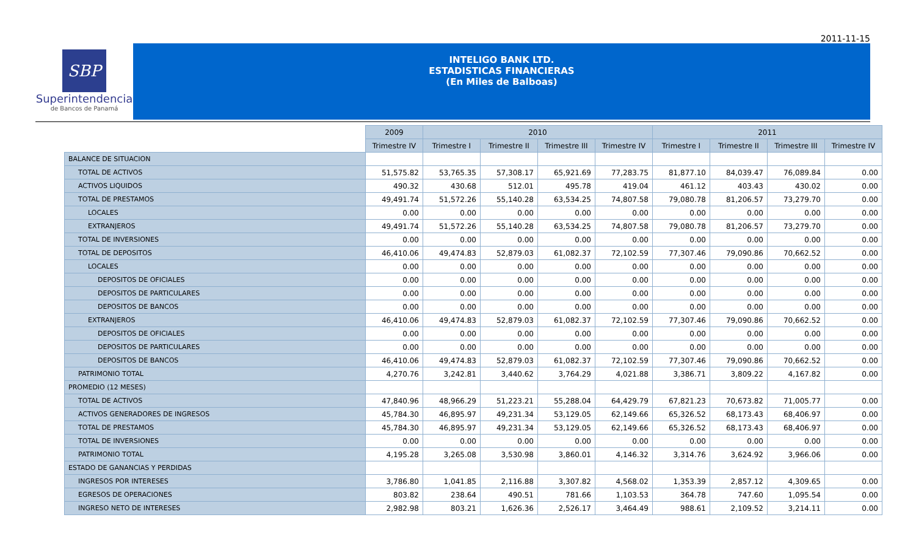2011-11-15
SBP
Superintendencia
de Bancos de Panamá
INTELIGO BANK LTD.
ESTADISTICAS FINANCIERAS
(En Miles de Balboas)
| | 2009 | 2010 | | | | 2011 | | | |
| | Trimestre IV | Trimestre I | Trimestre II | Trimestre III | Trimestre IV | Trimestre I | Trimestre II | Trimestre III | Trimestre IV |
| BALANCE DE SITUACION | | | | | | | | | |
| TOTAL DE ACTIVOS | 51,575.82 | 53,765.35 | 57,308.17 | 65,921.69 | 77,283.75 | 81,877.10 | 84,039.47 | 76,089.84 | 0.00 |
| ACTIVOS LIQUIDOS | 490.32 | 430.68 | 512.01 | 495.78 | 419.04 | 461.12 | 403.43 | 430.02 | 0.00 |
| TOTAL DE PRESTAMOS | 49,491.74 | 51,572.26 | 55,140.28 | 63,534.25 | 74,807.58 | 79,080.78 | 81,206.57 | 73,279.70 | 0.00 |
| LOCALES | 0.00 | 0.00 | 0.00 | 0.00 | 0.00 | 0.00 | 0.00 | 0.00 | 0.00 |
| EXTRANJEROS | 49,491.74 | 51,572.26 | 55,140.28 | 63,534.25 | 74,807.58 | 79,080.78 | 81,206.57 | 73,279.70 | 0.00 |
| TOTAL DE INVERSIONES | 0.00 | 0.00 | 0.00 | 0.00 | 0.00 | 0.00 | 0.00 | 0.00 | 0.00 |
| TOTAL DE DEPOSITOS | 46,410.06 | 49,474.83 | 52,879.03 | 61,082.37 | 72,102.59 | 77,307.46 | 79,090.86 | 70,662.52 | 0.00 |
| LOCALES | 0.00 | 0.00 | 0.00 | 0.00 | 0.00 | 0.00 | 0.00 | 0.00 | 0.00 |
| DEPOSITOS DE OFICIALES | 0.00 | 0.00 | 0.00 | 0.00 | 0.00 | 0.00 | 0.00 | 0.00 | 0.00 |
| DEPOSITOS DE PARTICULARES | 0.00 | 0.00 | 0.00 | 0.00 | 0.00 | 0.00 | 0.00 | 0.00 | 0.00 |
| DEPOSITOS DE BANCOS | 0.00 | 0.00 | 0.00 | 0.00 | 0.00 | 0.00 | 0.00 | 0.00 | 0.00 |
| EXTRANJEROS | 46,410.06 | 49,474.83 | 52,879.03 | 61,082.37 | 72,102.59 | 77,307.46 | 79,090.86 | 70,662.52 | 0.00 |
| DEPOSITOS DE OFICIALES | 0.00 | 0.00 | 0.00 | 0.00 | 0.00 | 0.00 | 0.00 | 0.00 | 0.00 |
| DEPOSITOS DE PARTICULARES | 0.00 | 0.00 | 0.00 | 0.00 | 0.00 | 0.00 | 0.00 | 0.00 | 0.00 |
| DEPOSITOS DE BANCOS | 46,410.06 | 49,474.83 | 52,879.03 | 61,082.37 | 72,102.59 | 77,307.46 | 79,090.86 | 70,662.52 | 0.00 |
| PATRIMONIO TOTAL | 4,270.76 | 3,242.81 | 3,440.62 | 3,764.29 | 4,021.88 | 3,386.71 | 3,809.22 | 4,167.82 | 0.00 |
| PROMEDIO (12 MESES) | | | | | | | | | |
| TOTAL DE ACTIVOS | 47,840.96 | 48,966.29 | 51,223.21 | 55,288.04 | 64,429.79 | 67,821.23 | 70,673.82 | 71,005.77 | 0.00 |
| ACTIVOS GENERADORES DE INGRESOS | 45,784.30 | 46,895.97 | 49,231.34 | 53,129.05 | 62,149.66 | 65,326.52 | 68,173.43 | 68,406.97 | 0.00 |
| TOTAL DE PRESTAMOS | 45,784.30 | 46,895.97 | 49,231.34 | 53,129.05 | 62,149.66 | 65,326.52 | 68,173.43 | 68,406.97 | 0.00 |
| TOTAL DE INVERSIONES | 0.00 | 0.00 | 0.00 | 0.00 | 0.00 | 0.00 | 0.00 | 0.00 | 0.00 |
| PATRIMONIO TOTAL | 4,195.28 | 3,265.08 | 3,530.98 | 3,860.01 | 4,146.32 | 3,314.76 | 3,624.92 | 3,966.06 | 0.00 |
| ESTADO DE GANANCIAS Y PERDIDAS | | | | | | | | | |
| INGRESOS POR INTERESES | 3,786.80 | 1,041.85 | 2,116.88 | 3,307.82 | 4,568.02 | 1,353.39 | 2,857.12 | 4,309.65 | 0.00 |
| EGRESOS DE OPERACIONES | 803.82 | 238.64 | 490.51 | 781.66 | 1,103.53 | 364.78 | 747.60 | 1,095.54 | 0.00 |
| INGRESO NETO DE INTERESES | 2,982.98 | 803.21 | 1,626.36 | 2,526.17 | 3,464.49 | 988.61 | 2,109.52 | 3,214.11 | 0.00 |